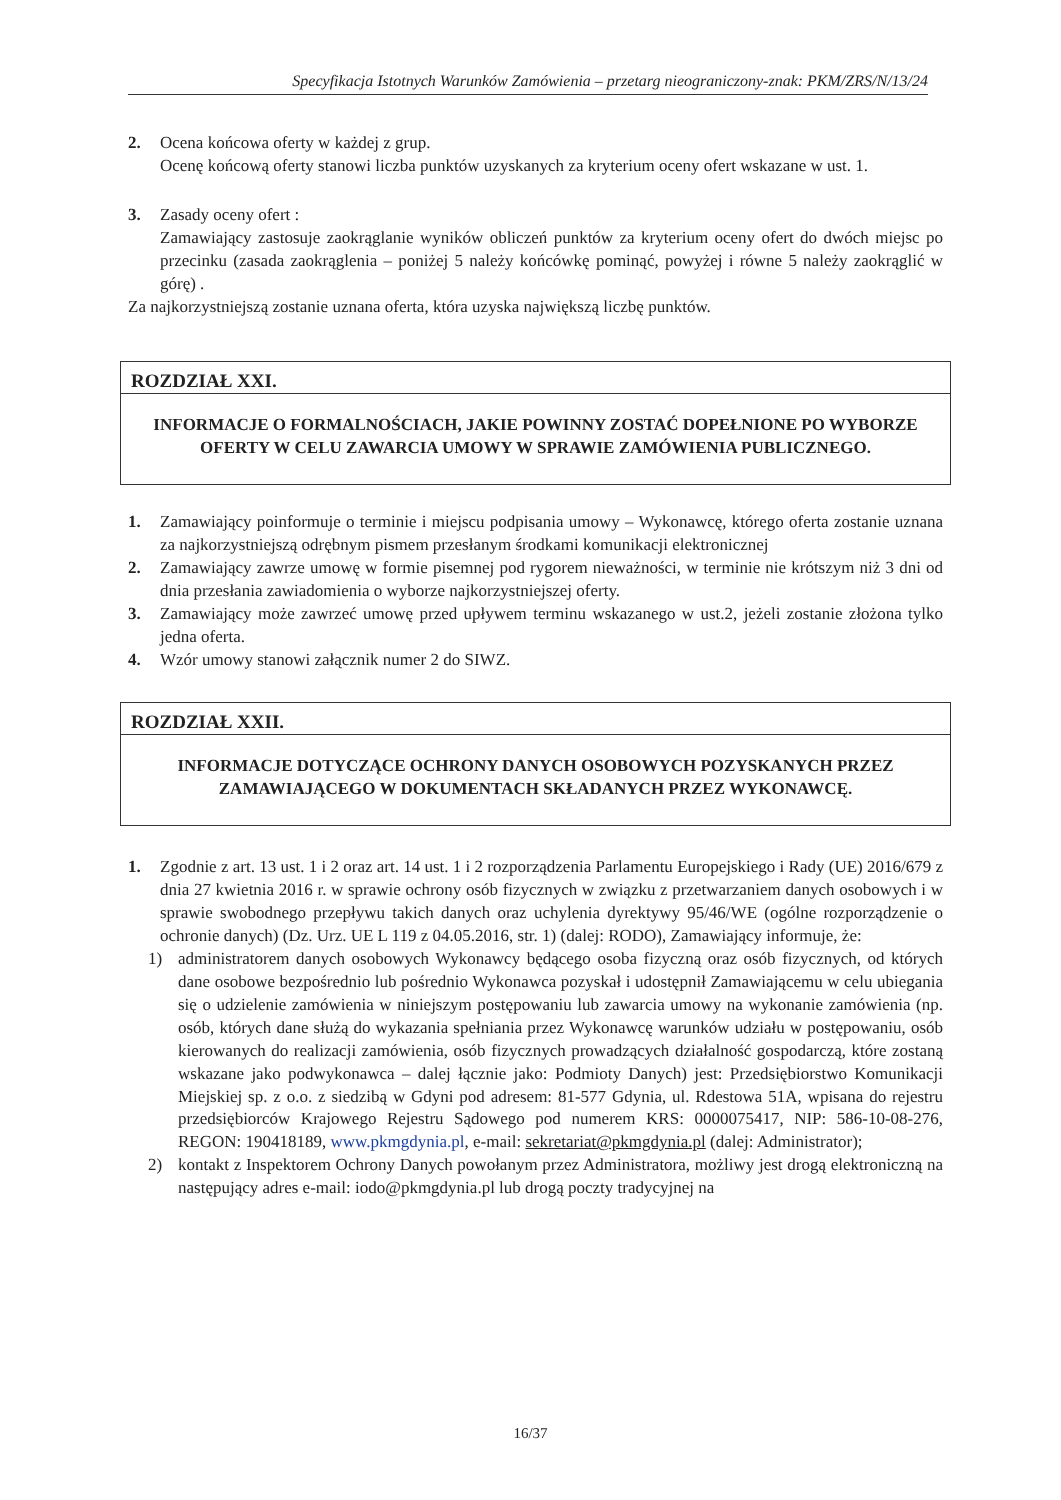Specyfikacja Istotnych Warunków Zamówienia – przetarg nieograniczony-znak: PKM/ZRS/N/13/24
2. Ocena końcowa oferty w każdej z grup.
Ocenę końcową oferty stanowi liczba punktów uzyskanych za kryterium oceny ofert wskazane w ust. 1.
3. Zasady oceny ofert :
Zamawiający zastosuje zaokrąglanie wyników obliczeń punktów za kryterium oceny ofert do dwóch miejsc po przecinku (zasada zaokrąglenia – poniżej 5 należy końcówkę pominąć, powyżej i równe 5 należy zaokrąglić w górę) .
Za najkorzystniejszą zostanie uznana oferta, która uzyska największą liczbę punktów.
ROZDZIAŁ XXI.
INFORMACJE O FORMALNOŚCIACH, JAKIE POWINNY ZOSTAĆ DOPEŁNIONE PO WYBORZE OFERTY W CELU ZAWARCIA UMOWY W SPRAWIE ZAMÓWIENIA PUBLICZNEGO.
1. Zamawiający poinformuje o terminie i miejscu podpisania umowy – Wykonawcę, którego oferta zostanie uznana za najkorzystniejszą odrębnym pismem przesłanym środkami komunikacji elektronicznej
2. Zamawiający zawrze umowę w formie pisemnej pod rygorem nieważności, w terminie nie krótszym niż 3 dni od dnia przesłania zawiadomienia o wyborze najkorzystniejszej oferty.
3. Zamawiający może zawrzeć umowę przed upływem terminu wskazanego w ust.2, jeżeli zostanie złożona tylko jedna oferta.
4. Wzór umowy stanowi załącznik numer 2 do SIWZ.
ROZDZIAŁ XXII.
INFORMACJE DOTYCZĄCE OCHRONY DANYCH OSOBOWYCH POZYSKANYCH PRZEZ ZAMAWIAJĄCEGO W DOKUMENTACH SKŁADANYCH PRZEZ WYKONAWCĘ.
1. Zgodnie z art. 13 ust. 1 i 2 oraz art. 14 ust. 1 i 2 rozporządzenia Parlamentu Europejskiego i Rady (UE) 2016/679 z dnia 27 kwietnia 2016 r. w sprawie ochrony osób fizycznych w związku z przetwarzaniem danych osobowych i w sprawie swobodnego przepływu takich danych oraz uchylenia dyrektywy 95/46/WE (ogólne rozporządzenie o ochronie danych) (Dz. Urz. UE L 119 z 04.05.2016, str. 1) (dalej: RODO), Zamawiający informuje, że:
1) administratorem danych osobowych Wykonawcy będącego osoba fizyczną oraz osób fizycznych, od których dane osobowe bezpośrednio lub pośrednio Wykonawca pozyskał i udostępnił Zamawiającemu w celu ubiegania się o udzielenie zamówienia w niniejszym postępowaniu lub zawarcia umowy na wykonanie zamówienia (np. osób, których dane służą do wykazania spełniania przez Wykonawcę warunków udziału w postępowaniu, osób kierowanych do realizacji zamówienia, osób fizycznych prowadzących działalność gospodarczą, które zostaną wskazane jako podwykonawca – dalej łącznie jako: Podmioty Danych) jest: Przedsiębiorstwo Komunikacji Miejskiej sp. z o.o. z siedzibą w Gdyni pod adresem: 81-577 Gdynia, ul. Rdestowa 51A, wpisana do rejestru przedsiębiorców Krajowego Rejestru Sądowego pod numerem KRS: 0000075417, NIP: 586-10-08-276, REGON: 190418189, www.pkmgdynia.pl, e-mail: sekretariat@pkmgdynia.pl (dalej: Administrator);
2) kontakt z Inspektorem Ochrony Danych powołanym przez Administratora, możliwy jest drogą elektroniczną na następujący adres e-mail: iodo@pkmgdynia.pl lub drogą poczty tradycyjnej na
16/37